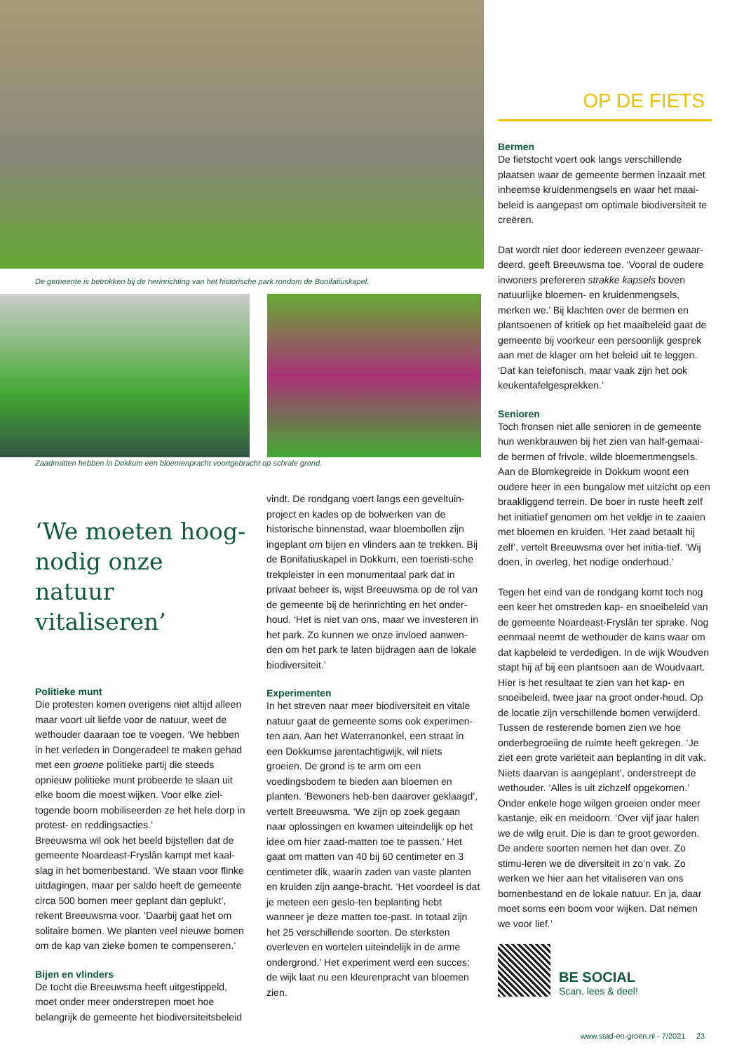De gemeente is betrokken bij de herinrichting van het historische park rondom de Bonifatiuskapel.
Zaadmatten hebben in Dokkum een bloemenpracht voortgebracht op schrale grond.
‘We moeten hoog-nodig onze natuur vitaliseren’
Politieke munt
Die protesten komen overigens niet altijd alleen maar voort uit liefde voor de natuur, weet de wethouder daaraan toe te voegen. ‘We hebben in het verleden in Dongeradeel te maken gehad met een groene politieke partij die steeds opnieuw politieke munt probeerde te slaan uit elke boom die moest wijken. Voor elke ziel-togende boom mobiliseerden ze het hele dorp in protest- en reddingsacties.’
Breeuwsma wil ook het beeld bijstellen dat de gemeente Noardeast-Fryslân kampt met kaal-slag in het bomenbestand. ‘We staan voor flinke uitdagingen, maar per saldo heeft de gemeente circa 500 bomen meer geplant dan geplukt’, rekent Breeuwsma voor. ‘Daarbij gaat het om solitaire bomen. We planten veel nieuwe bomen om de kap van zieke bomen te compenseren.’
Bijen en vlinders
De tocht die Breeuwsma heeft uitgestippeld, moet onder meer onderstrepen moet hoe belangrijk de gemeente het biodiversiteitsbeleid
vindt. De rondgang voert langs een geveltuin-project en kades op de bolwerken van de historische binnenstad, waar bloembollen zijn ingeplant om bijen en vlinders aan te trekken. Bij de Bonifatiuskapel in Dokkum, een toeristi-sche trekpleister in een monumentaal park dat in privaat beheer is, wijst Breeuwsma op de rol van de gemeente bij de herinrichting en het onder-houd. ‘Het is niet van ons, maar we investeren in het park. Zo kunnen we onze invloed aanwen-den om het park te laten bijdragen aan de lokale biodiversiteit.’
Experimenten
In het streven naar meer biodiversiteit en vitale natuur gaat de gemeente soms ook experimen-ten aan. Aan het Waterranonkel, een straat in een Dokkumse jarentachtigwijk, wil niets groeien. De grond is te arm om een voedingsbodem te bieden aan bloemen en planten. ‘Bewoners heb-ben daarover geklaagd’, vertelt Breeuwsma. ‘We zijn op zoek gegaan naar oplossingen en kwamen uiteindelijk op het idee om hier zaad-matten toe te passen.’ Het gaat om matten van 40 bij 60 centimeter en 3 centimeter dik, waarin zaden van vaste planten en kruiden zijn aange-bracht. ‘Het voordeel is dat je meteen een geslo-ten beplanting hebt wanneer je deze matten toe-past. In totaal zijn het 25 verschillende soorten. De sterksten overleven en wortelen uiteindelijk in de arme ondergrond.’ Het experiment werd een succes; de wijk laat nu een kleurenpracht van bloemen zien.
OP DE FIETS
Bermen
De fietstocht voert ook langs verschillende plaatsen waar de gemeente bermen inzaait met inheemse kruidenmengsels en waar het maai-beleid is aangepast om optimale biodiversiteit te creëren.
Dat wordt niet door iedereen evenzeer gewaar-deerd, geeft Breeuwsma toe. ‘Vooral de oudere inwoners prefereren strakke kapsels boven natuurlijke bloemen- en kruidenmengsels, merken we.’ Bij klachten over de bermen en plantsoenen of kritiek op het maaibeleid gaat de gemeente bij voorkeur een persoonlijk gesprek aan met de klager om het beleid uit te leggen. ‘Dat kan telefonisch, maar vaak zijn het ook keukentafelgesprekken.’
Senioren
Toch fronsen niet alle senioren in de gemeente hun wenkbrauwen bij het zien van half-gemaai-de bermen of frivole, wilde bloemenmengsels. Aan de Blomkegreide in Dokkum woont een oudere heer in een bungalow met uitzicht op een braakliggend terrein. De boer in ruste heeft zelf het initiatief genomen om het veldje in te zaaien met bloemen en kruiden. ‘Het zaad betaalt hij zelf’, vertelt Breeuwsma over het initia-tief. ‘Wij doen, in overleg, het nodige onderhoud.’
Tegen het eind van de rondgang komt toch nog een keer het omstreden kap- en snoeibeleid van de gemeente Noardeast-Fryslân ter sprake. Nog eenmaal neemt de wethouder de kans waar om dat kapbeleid te verdedigen. In de wijk Woudven stapt hij af bij een plantsoen aan de Woudvaart. Hier is het resultaat te zien van het kap- en snoeibeleid, twee jaar na groot onder-houd. Op de locatie zijn verschillende bomen verwijderd. Tussen de resterende bomen zien we hoe onderbegroeiing de ruimte heeft gekregen. ‘Je ziet een grote variëteit aan beplanting in dit vak. Niets daarvan is aangeplant’, onderstreept de wethouder. ‘Alles is uit zichzelf opgekomen.’ Onder enkele hoge wilgen groeien onder meer kastanje, eik en meidoorn. ‘Over vijf jaar halen we de wilg eruit. Die is dan te groot geworden. De andere soorten nemen het dan over. Zo stimu-leren we de diversiteit in zo’n vak. Zo werken we hier aan het vitaliseren van ons bomenbestand en de lokale natuur. En ja, daar moet soms een boom voor wijken. Dat nemen we voor lief.’
BE SOCIAL
Scan, lees & deel!
www.stad-en-groen.nl - 7/2021 23